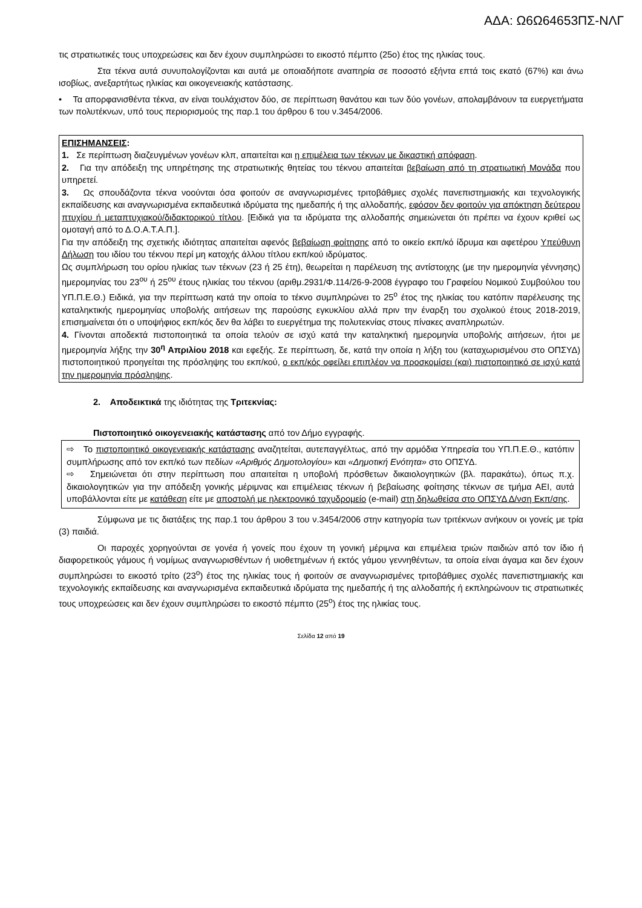ΑΔΑ: Ω6Ω64653ΠΣ-ΝΛΓ
τις στρατιωτικές τους υποχρεώσεις και δεν έχουν συμπληρώσει το εικοστό πέμπτο (25ο) έτος της ηλικίας τους.
Στα τέκνα αυτά συνυπολογίζονται και αυτά με οποιαδήποτε αναπηρία σε ποσοστό εξήντα επτά τοις εκατό (67%) και άνω ισοβίως, ανεξαρτήτως ηλικίας και οικογενειακής κατάστασης.
• Τα απορφανισθέντα τέκνα, αν είναι τουλάχιστον δύο, σε περίπτωση θανάτου και των δύο γονέων, απολαμβάνουν τα ευεργετήματα των πολυτέκνων, υπό τους περιορισμούς της παρ.1 του άρθρου 6 του ν.3454/2006.
ΕΠΙΣΗΜΑΝΣΕΙΣ:
1. Σε περίπτωση διαζευγμένων γονέων κλπ, απαιτείται και η επιμέλεια των τέκνων με δικαστική απόφαση.
2. Για την απόδειξη της υπηρέτησης της στρατιωτικής θητείας του τέκνου απαιτείται βεβαίωση από τη στρατιωτική Μονάδα που υπηρετεί.
3. Ως σπουδάζοντα τέκνα νοούνται όσα φοιτούν σε αναγνωρισμένες τριτοβάθμιες σχολές πανεπιστημιακής και τεχνολογικής εκπαίδευσης και αναγνωρισμένα εκπαιδευτικά ιδρύματα της ημεδαπής ή της αλλοδαπής, εφόσον δεν φοιτούν για απόκτηση δεύτερου πτυχίου ή μεταπτυχιακού/διδακτορικού τίτλου. [Ειδικά για τα ιδρύματα της αλλοδαπής σημειώνεται ότι πρέπει να έχουν κριθεί ως ομοταγή από το Δ.Ο.Α.Τ.Α.Π.].
Για την απόδειξη της σχετικής ιδιότητας απαιτείται αφενός βεβαίωση φοίτησης από το οικείο εκπ/κό ίδρυμα και αφετέρου Υπεύθυνη Δήλωση του ιδίου του τέκνου περί μη κατοχής άλλου τίτλου εκπ/κού ιδρύματος.
Ως συμπλήρωση του ορίου ηλικίας των τέκνων (23 ή 25 έτη), θεωρείται η παρέλευση της αντίστοιχης (με την ημερομηνία γέννησης) ημερομηνίας του 23<sup>ου</sup> ή 25<sup>ου</sup> έτους ηλικίας του τέκνου (αριθμ.2931/Φ.114/26-9-2008 έγγραφο του Γραφείου Νομικού Συμβούλου του ΥΠ.Π.Ε.Θ.) Ειδικά, για την περίπτωση κατά την οποία το τέκνο συμπληρώνει το 25<sup>ο</sup> έτος της ηλικίας του κατόπιν παρέλευσης της καταληκτικής ημερομηνίας υποβολής αιτήσεων της παρούσης εγκυκλίου αλλά πριν την έναρξη του σχολικού έτους 2018-2019, επισημαίνεται ότι ο υποψήφιος εκπ/κός δεν θα λάβει το ευεργέτημα της πολυτεκνίας στους πίνακες αναπληρωτών.
4. Γίνονται αποδεκτά πιστοποιητικά τα οποία τελούν σε ισχύ κατά την καταληκτική ημερομηνία υποβολής αιτήσεων, ήτοι με ημερομηνία λήξης την 30<sup>η</sup> Απριλίου 2018 και εφεξής. Σε περίπτωση, δε, κατά την οποία η λήξη του (καταχωρισμένου στο ΟΠΣΥΔ) πιστοποιητικού προηγείται της πρόσληψης του εκπ/κού, ο εκπ/κός οφείλει επιπλέον να προσκομίσει (και) πιστοποιητικό σε ισχύ κατά την ημερομηνία πρόσληψης.
2. Αποδεικτικά της ιδιότητας της Τριτεκνίας:
Πιστοποιητικό οικογενειακής κατάστασης από τον Δήμο εγγραφής.
⇨ Το πιστοποιητικό οικογενειακής κατάστασης αναζητείται, αυτεπαγγέλτως, από την αρμόδια Υπηρεσία του ΥΠ.Π.Ε.Θ., κατόπιν συμπλήρωσης από τον εκπ/κό των πεδίων «Αριθμός Δημοτολογίου» και «Δημοτική Ενότητα» στο ΟΠΣΥΔ.
⇨ Σημειώνεται ότι στην περίπτωση που απαιτείται η υποβολή πρόσθετων δικαιολογητικών (βλ. παρακάτω), όπως π.χ. δικαιολογητικών για την απόδειξη γονικής μέριμνας και επιμέλειας τέκνων ή βεβαίωσης φοίτησης τέκνων σε τμήμα ΑΕΙ, αυτά υποβάλλονται είτε με κατάθεση είτε με αποστολή με ηλεκτρονικό ταχυδρομείο (e-mail) στη δηλωθείσα στο ΟΠΣΥΔ Δ/νση Εκπ/σης.
Σύμφωνα με τις διατάξεις της παρ.1 του άρθρου 3 του ν.3454/2006 στην κατηγορία των τριτέκνων ανήκουν οι γονείς με τρία (3) παιδιά.
Οι παροχές χορηγούνται σε γονέα ή γονείς που έχουν τη γονική μέριμνα και επιμέλεια τριών παιδιών από τον ίδιο ή διαφορετικούς γάμους ή νομίμως αναγνωρισθέντων ή υιοθετημένων ή εκτός γάμου γεννηθέντων, τα οποία είναι άγαμα και δεν έχουν συμπληρώσει το εικοστό τρίτο (23<sup>ο</sup>) έτος της ηλικίας τους ή φοιτούν σε αναγνωρισμένες τριτοβάθμιες σχολές πανεπιστημιακής και τεχνολογικής εκπαίδευσης και αναγνωρισμένα εκπαιδευτικά ιδρύματα της ημεδαπής ή της αλλοδαπής ή εκπληρώνουν τις στρατιωτικές τους υποχρεώσεις και δεν έχουν συμπληρώσει το εικοστό πέμπτο (25<sup>ο</sup>) έτος της ηλικίας τους.
Σελίδα 12 από 19